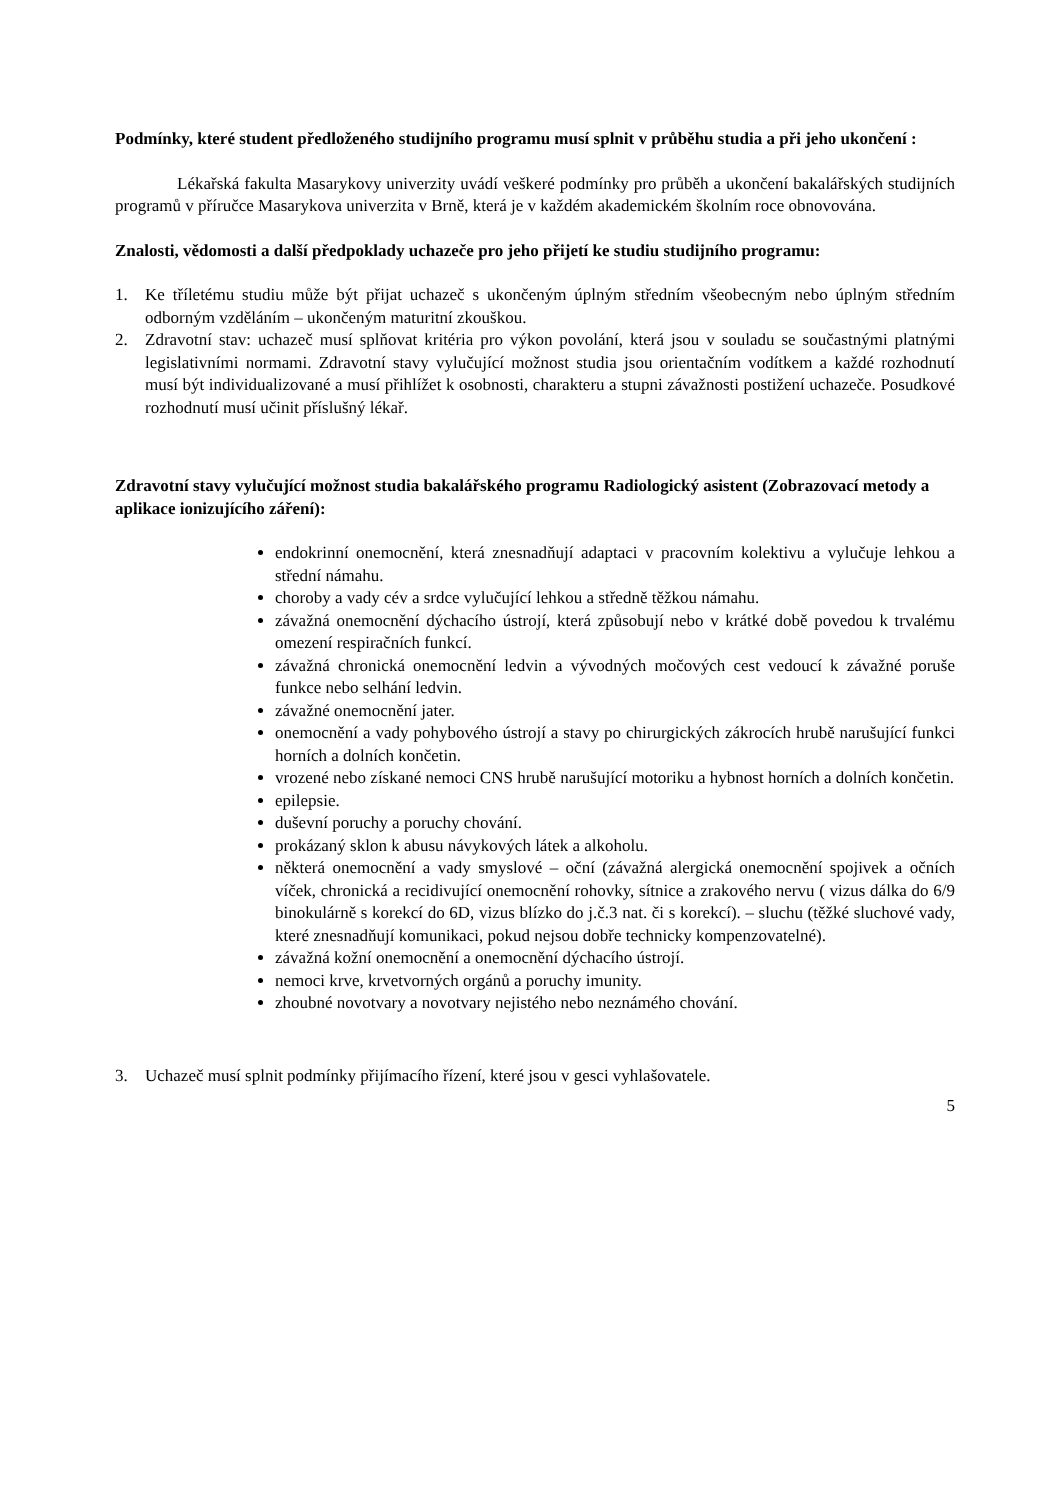Podmínky, které student předloženého studijního programu musí splnit v průběhu studia a při jeho ukončení :
Lékařská fakulta Masarykovy univerzity uvádí veškeré podmínky pro průběh a ukončení bakalářských studijních programů v příručce Masarykova univerzita v Brně, která je v každém akademickém školním roce obnovována.
Znalosti, vědomosti a další předpoklady uchazeče pro jeho přijetí ke studiu studijního programu:
1. Ke tříletému studiu může být přijat uchazeč s ukončeným úplným středním všeobecným nebo úplným středním odborným vzděláním – ukončeným maturitní zkouškou.
2. Zdravotní stav: uchazeč musí splňovat kritéria pro výkon povolání, která jsou v souladu se součastnými platnými legislativními normami. Zdravotní stavy vylučující možnost studia jsou orientačním vodítkem a každé rozhodnutí musí být individualizované a musí přihlížet k osobnosti, charakteru a stupni závažnosti postižení uchazeče. Posudkové rozhodnutí musí učinit příslušný lékař.
Zdravotní stavy vylučující možnost studia bakalářského programu Radiologický asistent (Zobrazovací metody a aplikace ionizujícího záření):
endokrinní onemocnění, která znesnadňují adaptaci v pracovním kolektivu a vylučuje lehkou a střední námahu.
choroby a vady cév a srdce vylučující lehkou a středně těžkou námahu.
závažná onemocnění dýchacího ústrojí, která způsobují nebo v krátké době povedou k trvalému omezení respiračních funkcí.
závažná chronická onemocnění ledvin a vývodných močových cest vedoucí k závažné poruše funkce nebo selhání ledvin.
závažné onemocnění jater.
onemocnění a vady pohybového ústrojí a stavy po chirurgických zákrocích hrubě narušující funkci horních a dolních končetin.
vrozené nebo získané nemoci CNS hrubě narušující motoriku a hybnost horních a dolních končetin.
epilepsie.
duševní poruchy a poruchy chování.
prokázaný sklon k abusu návykových látek a alkoholu.
některá onemocnění a vady smyslové – oční (závažná alergická onemocnění spojivek a očních víček, chronická a recidivující onemocnění rohovky, sítnice a zrakového nervu ( vizus dálka do 6/9 binokulárně s korekcí do 6D, vizus blízko do j.č.3 nat. či s korekcí). – sluchu (těžké sluchové vady, které znesnadňují komunikaci, pokud nejsou dobře technicky kompenzovatelné).
závažná kožní onemocnění a onemocnění dýchacího ústrojí.
nemoci krve, krvetvorných orgánů a poruchy imunity.
zhoubné novotvary a novotvary nejistého nebo neznámého chování.
3. Uchazeč musí splnit podmínky přijímacího řízení, které jsou v gesci vyhlašovatele.
5